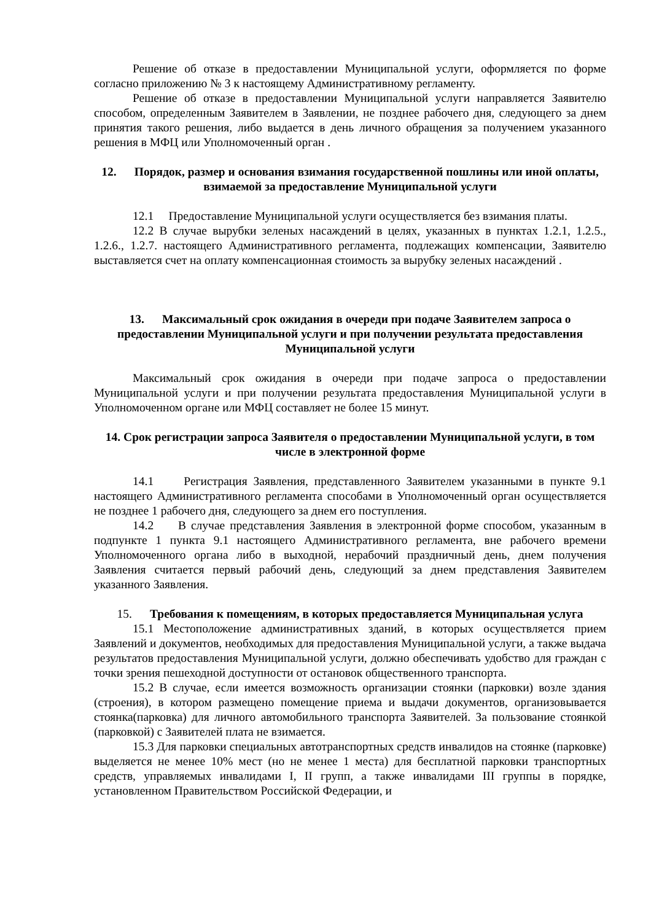Решение об отказе в предоставлении Муниципальной услуги, оформляется по форме согласно приложению № 3 к настоящему Административному регламенту.
Решение об отказе в предоставлении Муниципальной услуги направляется Заявителю способом, определенным Заявителем в Заявлении, не позднее рабочего дня, следующего за днем принятия такого решения, либо выдается в день личного обращения за получением указанного решения в МФЦ или Уполномоченный орган .
12. Порядок, размер и основания взимания государственной пошлины или иной оплаты, взимаемой за предоставление Муниципальной услуги
12.1 Предоставление Муниципальной услуги осуществляется без взимания платы.
12.2 В случае вырубки зеленых насаждений в целях, указанных в пунктах 1.2.1, 1.2.5., 1.2.6., 1.2.7. настоящего Административного регламента, подлежащих компенсации, Заявителю выставляется счет на оплату компенсационная стоимость за вырубку зеленых насаждений .
13. Максимальный срок ожидания в очереди при подаче Заявителем запроса о предоставлении Муниципальной услуги и при получении результата предоставления Муниципальной услуги
Максимальный срок ожидания в очереди при подаче запроса о предоставлении Муниципальной услуги и при получении результата предоставления Муниципальной услуги в Уполномоченном органе или МФЦ составляет не более 15 минут.
14. Срок регистрации запроса Заявителя о предоставлении Муниципальной услуги, в том числе в электронной форме
14.1 Регистрация Заявления, представленного Заявителем указанными в пункте 9.1 настоящего Административного регламента способами в Уполномоченный орган осуществляется не позднее 1 рабочего дня, следующего за днем его поступления.
14.2 В случае представления Заявления в электронной форме способом, указанным в подпункте 1 пункта 9.1 настоящего Административного регламента, вне рабочего времени Уполномоченного органа либо в выходной, нерабочий праздничный день, днем получения Заявления считается первый рабочий день, следующий за днем представления Заявителем указанного Заявления.
15. Требования к помещениям, в которых предоставляется Муниципальная услуга
15.1 Местоположение административных зданий, в которых осуществляется прием Заявлений и документов, необходимых для предоставления Муниципальной услуги, а также выдача результатов предоставления Муниципальной услуги, должно обеспечивать удобство для граждан с точки зрения пешеходной доступности от остановок общественного транспорта.
15.2 В случае, если имеется возможность организации стоянки (парковки) возле здания (строения), в котором размещено помещение приема и выдачи документов, организовывается стоянка(парковка) для личного автомобильного транспорта Заявителей. За пользование стоянкой (парковкой) с Заявителей плата не взимается.
15.3 Для парковки специальных автотранспортных средств инвалидов на стоянке (парковке) выделяется не менее 10% мест (но не менее 1 места) для бесплатной парковки транспортных средств, управляемых инвалидами I, II групп, а также инвалидами III группы в порядке, установленном Правительством Российской Федерации, и